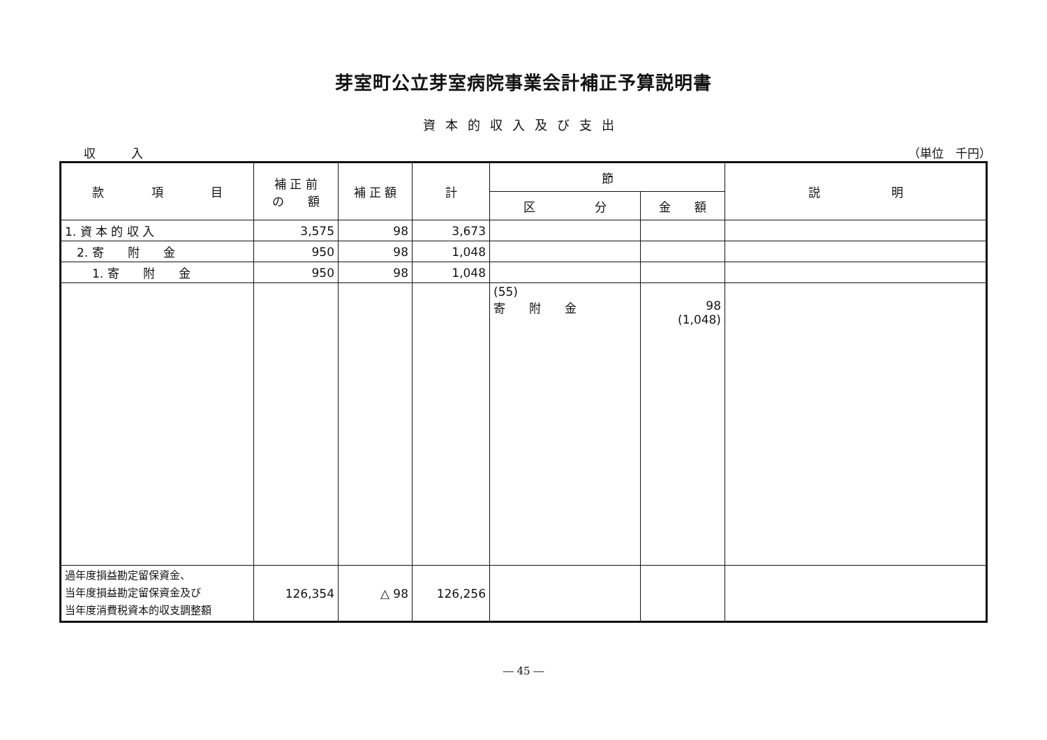芽室町公立芽室病院事業会計補正予算説明書
資本的収入及び支出
収　　　入 （単位　千円）
| 款 項 目 | 補 正 前 の 額 | 補 正 額 | 計 | 節 | | 説 明 |
| --- | --- | --- | --- | --- | --- | --- |
| | | | | 区 分 | 金 額 | |
| 1. 資 本 的 収 入 | 3,575 | 98 | 3,673 | | | |
| 2. 寄 附 金 | 950 | 98 | 1,048 | | | |
| 1. 寄 附 金 | 950 | 98 | 1,048 | | | |
| | | | | (55) 寄 附 金 | 98 (1,048) | |
| 過年度損益勘定留保資金、 当年度損益勘定留保資金及び 当年度消費税資本的収支調整額 | 126,354 | △ 98 | 126,256 | | | |
― 45 ―